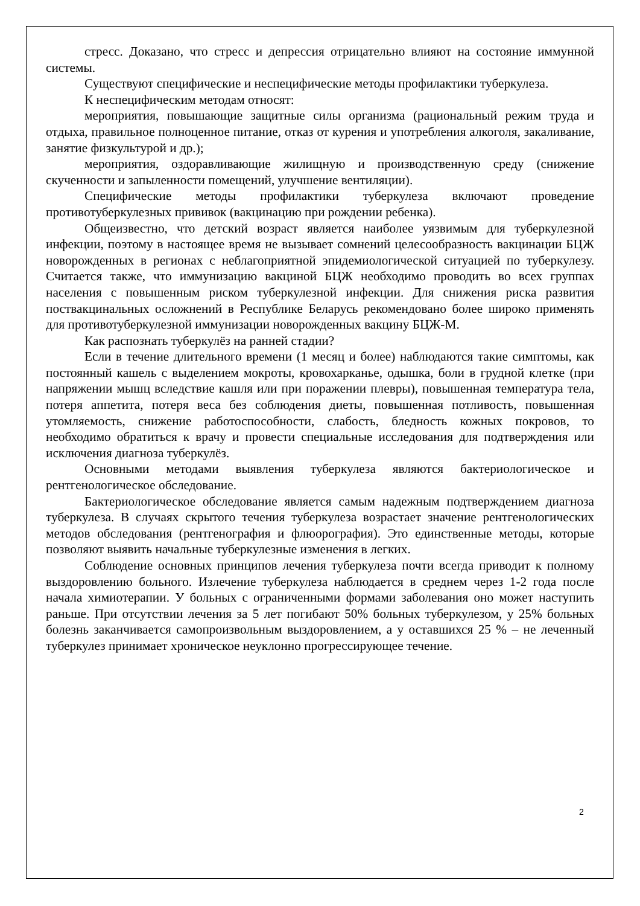стресс. Доказано, что стресс и депрессия отрицательно влияют на состояние иммунной системы.
Существуют специфические и неспецифические методы профилактики туберкулеза.
К неспецифическим методам относят:
мероприятия, повышающие защитные силы организма (рациональный режим труда и отдыха, правильное полноценное питание, отказ от курения и употребления алкоголя, закаливание, занятие физкультурой и др.);
мероприятия, оздоравливающие жилищную и производственную среду (снижение скученности и запыленности помещений, улучшение вентиляции).
Специфические методы профилактики туберкулеза включают проведение противотуберкулезных прививок (вакцинацию при рождении ребенка).
Общеизвестно, что детский возраст является наиболее уязвимым для туберкулезной инфекции, поэтому в настоящее время не вызывает сомнений целесообразность вакцинации БЦЖ новорожденных в регионах с неблагоприятной эпидемиологической ситуацией по туберкулезу. Считается также, что иммунизацию вакциной БЦЖ необходимо проводить во всех группах населения с повышенным риском туберкулезной инфекции. Для снижения риска развития поствакцинальных осложнений в Республике Беларусь рекомендовано более широко применять для противотуберкулезной иммунизации новорожденных вакцину БЦЖ-М.
Как распознать туберкулёз на ранней стадии?
Если в течение длительного времени (1 месяц и более) наблюдаются такие симптомы, как постоянный кашель с выделением мокроты, кровохарканье, одышка, боли в грудной клетке (при напряжении мышц вследствие кашля или при поражении плевры), повышенная температура тела, потеря аппетита, потеря веса без соблюдения диеты, повышенная потливость, повышенная утомляемость, снижение работоспособности, слабость, бледность кожных покровов, то необходимо обратиться к врачу и провести специальные исследования для подтверждения или исключения диагноза туберкулёз.
Основными методами выявления туберкулеза являются бактериологическое и рентгенологическое обследование.
Бактериологическое обследование является самым надежным подтверждением диагноза туберкулеза. В случаях скрытого течения туберкулеза возрастает значение рентгенологических методов обследования (рентгенография и флюорография). Это единственные методы, которые позволяют выявить начальные туберкулезные изменения в легких.
Соблюдение основных принципов лечения туберкулеза почти всегда приводит к полному выздоровлению больного. Излечение туберкулеза наблюдается в среднем через 1-2 года после начала химиотерапии. У больных с ограниченными формами заболевания оно может наступить раньше. При отсутствии лечения за 5 лет погибают 50% больных туберкулезом, у 25% больных болезнь заканчивается самопроизвольным выздоровлением, а у оставшихся 25 % – не леченный туберкулез принимает хроническое неуклонно прогрессирующее течение.
2